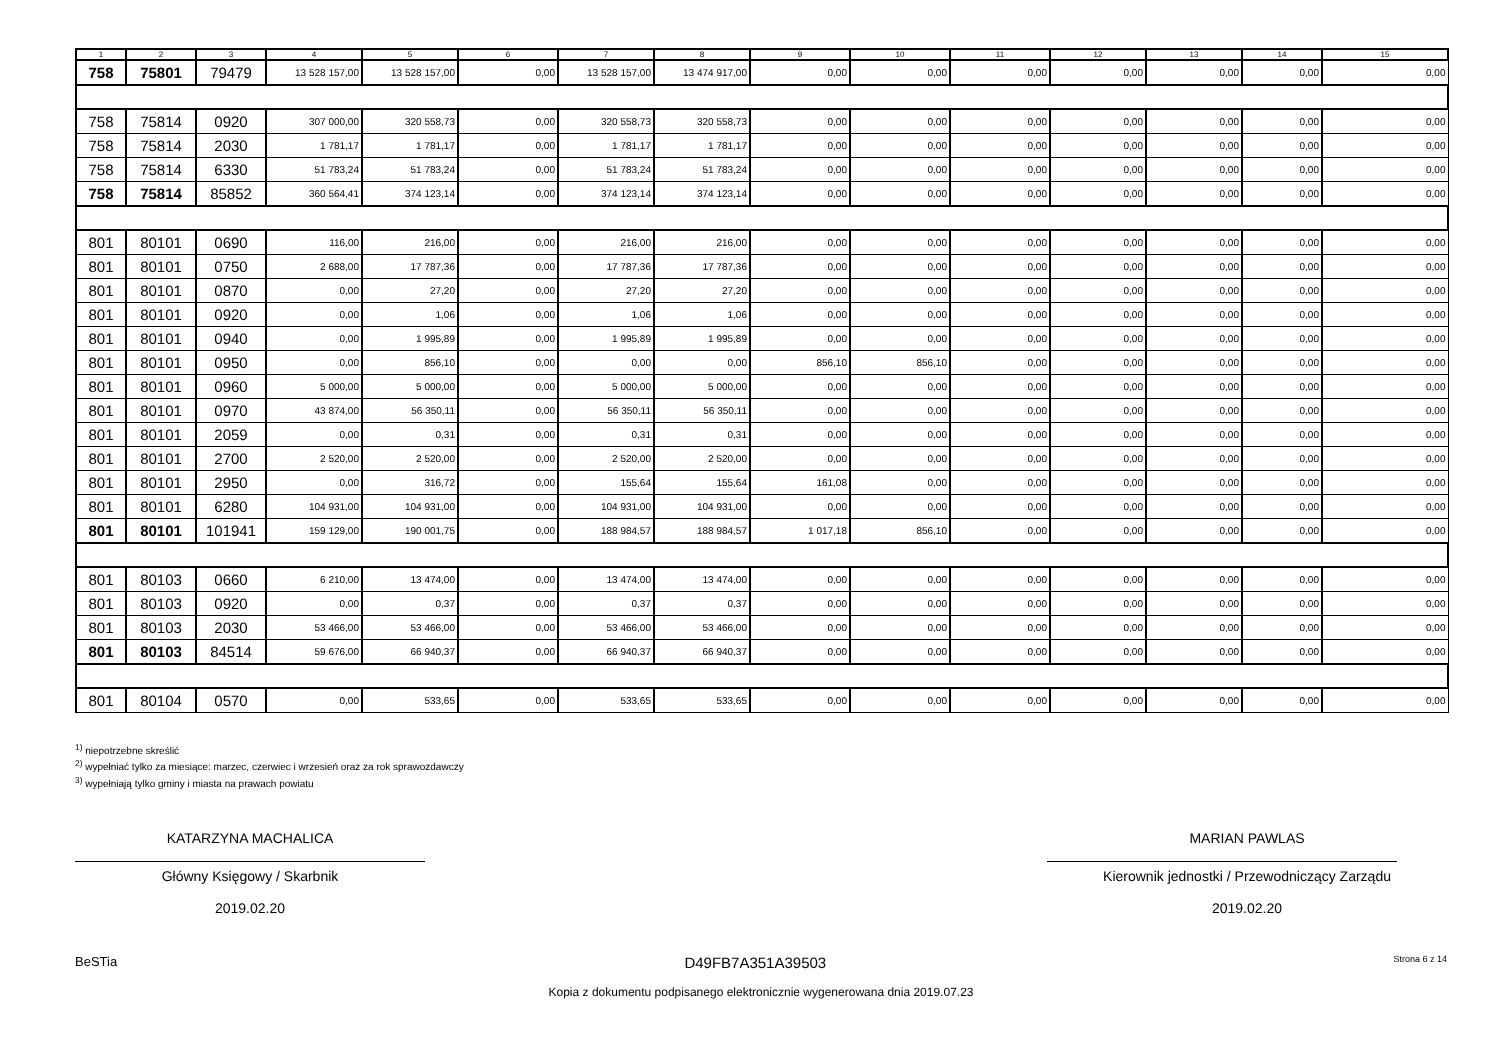| 1 | 2 | 3 | 4 | 5 | 6 | 7 | 8 | 9 | 10 | 11 | 12 | 13 | 14 | 15 |
| --- | --- | --- | --- | --- | --- | --- | --- | --- | --- | --- | --- | --- | --- | --- |
| 758 | 75801 | 79479 | 13 528 157,00 | 13 528 157,00 | 0,00 | 13 528 157,00 | 13 474 917,00 | 0,00 | 0,00 | 0,00 | 0,00 | 0,00 | 0,00 | 0,00 |
| 758 | 75814 | 0920 | 307 000,00 | 320 558,73 | 0,00 | 320 558,73 | 320 558,73 | 0,00 | 0,00 | 0,00 | 0,00 | 0,00 | 0,00 | 0,00 |
| 758 | 75814 | 2030 | 1 781,17 | 1 781,17 | 0,00 | 1 781,17 | 1 781,17 | 0,00 | 0,00 | 0,00 | 0,00 | 0,00 | 0,00 | 0,00 |
| 758 | 75814 | 6330 | 51 783,24 | 51 783,24 | 0,00 | 51 783,24 | 51 783,24 | 0,00 | 0,00 | 0,00 | 0,00 | 0,00 | 0,00 | 0,00 |
| 758 | 75814 | 85852 | 360 564,41 | 374 123,14 | 0,00 | 374 123,14 | 374 123,14 | 0,00 | 0,00 | 0,00 | 0,00 | 0,00 | 0,00 | 0,00 |
| 801 | 80101 | 0690 | 116,00 | 216,00 | 0,00 | 216,00 | 216,00 | 0,00 | 0,00 | 0,00 | 0,00 | 0,00 | 0,00 | 0,00 |
| 801 | 80101 | 0750 | 2 688,00 | 17 787,36 | 0,00 | 17 787,36 | 17 787,36 | 0,00 | 0,00 | 0,00 | 0,00 | 0,00 | 0,00 | 0,00 |
| 801 | 80101 | 0870 | 0,00 | 27,20 | 0,00 | 27,20 | 27,20 | 0,00 | 0,00 | 0,00 | 0,00 | 0,00 | 0,00 | 0,00 |
| 801 | 80101 | 0920 | 0,00 | 1,06 | 0,00 | 1,06 | 1,06 | 0,00 | 0,00 | 0,00 | 0,00 | 0,00 | 0,00 | 0,00 |
| 801 | 80101 | 0940 | 0,00 | 1 995,89 | 0,00 | 1 995,89 | 1 995,89 | 0,00 | 0,00 | 0,00 | 0,00 | 0,00 | 0,00 | 0,00 |
| 801 | 80101 | 0950 | 0,00 | 856,10 | 0,00 | 0,00 | 0,00 | 856,10 | 856,10 | 0,00 | 0,00 | 0,00 | 0,00 | 0,00 |
| 801 | 80101 | 0960 | 5 000,00 | 5 000,00 | 0,00 | 5 000,00 | 5 000,00 | 0,00 | 0,00 | 0,00 | 0,00 | 0,00 | 0,00 | 0,00 |
| 801 | 80101 | 0970 | 43 874,00 | 56 350,11 | 0,00 | 56 350,11 | 56 350,11 | 0,00 | 0,00 | 0,00 | 0,00 | 0,00 | 0,00 | 0,00 |
| 801 | 80101 | 2059 | 0,00 | 0,31 | 0,00 | 0,31 | 0,31 | 0,00 | 0,00 | 0,00 | 0,00 | 0,00 | 0,00 | 0,00 |
| 801 | 80101 | 2700 | 2 520,00 | 2 520,00 | 0,00 | 2 520,00 | 2 520,00 | 0,00 | 0,00 | 0,00 | 0,00 | 0,00 | 0,00 | 0,00 |
| 801 | 80101 | 2950 | 0,00 | 316,72 | 0,00 | 155,64 | 155,64 | 161,08 | 0,00 | 0,00 | 0,00 | 0,00 | 0,00 | 0,00 |
| 801 | 80101 | 6280 | 104 931,00 | 104 931,00 | 0,00 | 104 931,00 | 104 931,00 | 0,00 | 0,00 | 0,00 | 0,00 | 0,00 | 0,00 | 0,00 |
| 801 | 80101 | 101941 | 159 129,00 | 190 001,75 | 0,00 | 188 984,57 | 188 984,57 | 1 017,18 | 856,10 | 0,00 | 0,00 | 0,00 | 0,00 | 0,00 |
| 801 | 80103 | 0660 | 6 210,00 | 13 474,00 | 0,00 | 13 474,00 | 13 474,00 | 0,00 | 0,00 | 0,00 | 0,00 | 0,00 | 0,00 | 0,00 |
| 801 | 80103 | 0920 | 0,00 | 0,37 | 0,00 | 0,37 | 0,37 | 0,00 | 0,00 | 0,00 | 0,00 | 0,00 | 0,00 | 0,00 |
| 801 | 80103 | 2030 | 53 466,00 | 53 466,00 | 0,00 | 53 466,00 | 53 466,00 | 0,00 | 0,00 | 0,00 | 0,00 | 0,00 | 0,00 | 0,00 |
| 801 | 80103 | 84514 | 59 676,00 | 66 940,37 | 0,00 | 66 940,37 | 66 940,37 | 0,00 | 0,00 | 0,00 | 0,00 | 0,00 | 0,00 | 0,00 |
| 801 | 80104 | 0570 | 0,00 | 533,65 | 0,00 | 533,65 | 533,65 | 0,00 | 0,00 | 0,00 | 0,00 | 0,00 | 0,00 | 0,00 |
<sup>1)</sup> niepotrzebne skreślić
<sup>2)</sup> wypełniać tylko za miesiące: marzec, czerwiec i wrzesień oraz za rok sprawozdawczy
<sup>3)</sup> wypełniają tylko gminy i miasta na prawach powiatu
KATARZYNA MACHALICA
Główny Księgowy / Skarbnik
2019.02.20
MARIAN PAWLAS
Kierownik jednostki / Przewodniczący Zarządu
2019.02.20
BeSTia D49FB7A351A39503 Strona 6 z 14
Kopia z dokumentu podpisanego elektronicznie wygenerowana dnia 2019.07.23